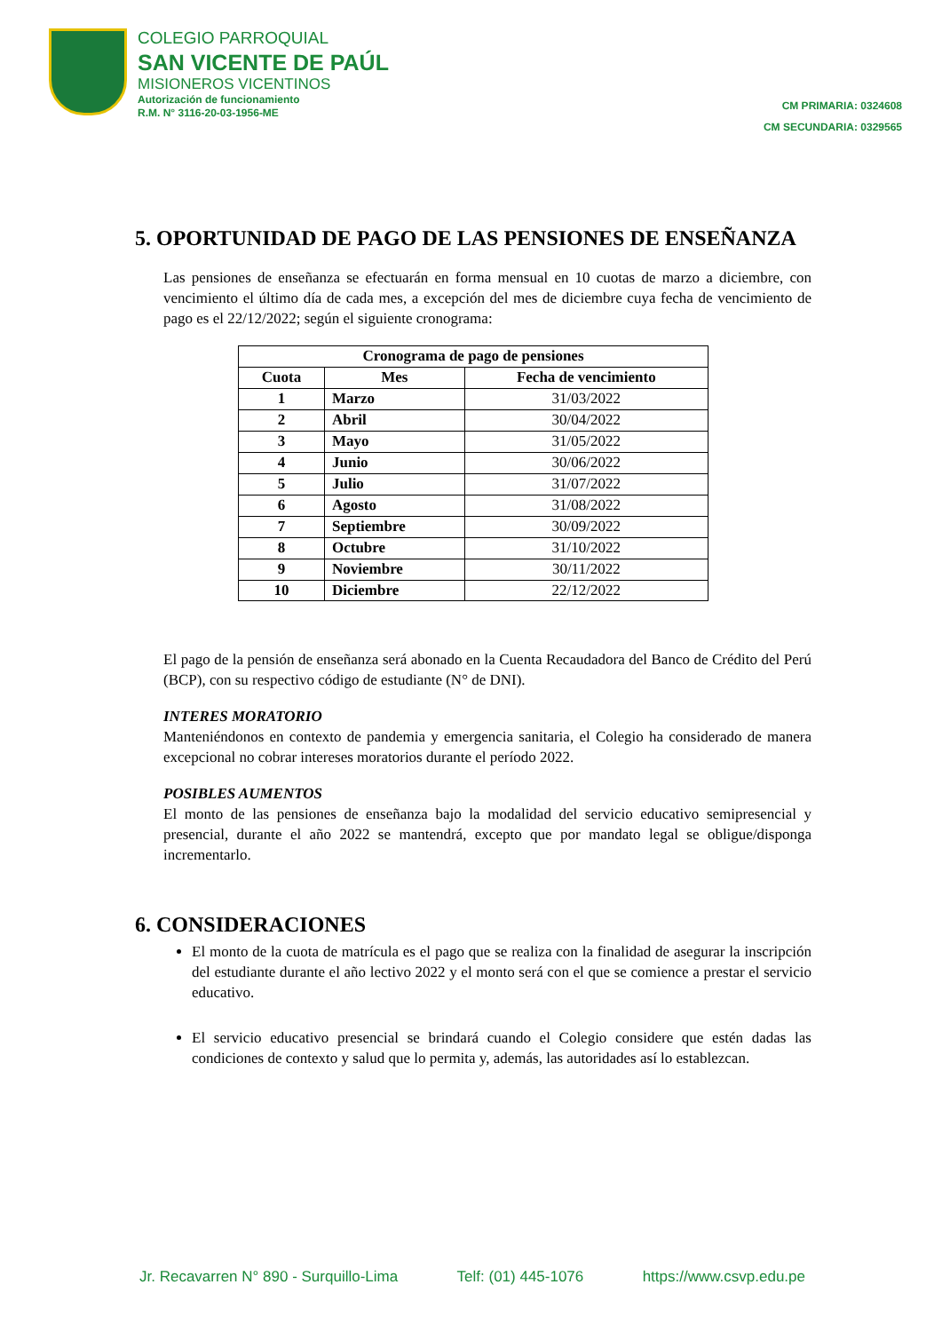COLEGIO PARROQUIAL
SAN VICENTE DE PAÚL
MISIONEROS VICENTINOS
Autorización de funcionamiento
R.M. N° 3116-20-03-1956-ME
CM PRIMARIA: 0324608
CM SECUNDARIA: 0329565
5. OPORTUNIDAD DE PAGO DE LAS PENSIONES DE ENSEÑANZA
Las pensiones de enseñanza se efectuarán en forma mensual en 10 cuotas de marzo a diciembre, con vencimiento el último día de cada mes, a excepción del mes de diciembre cuya fecha de vencimiento de pago es el 22/12/2022; según el siguiente cronograma:
| Cronograma de pago de pensiones | | |
| --- | --- | --- |
| Cuota | Mes | Fecha de vencimiento |
| 1 | Marzo | 31/03/2022 |
| 2 | Abril | 30/04/2022 |
| 3 | Mayo | 31/05/2022 |
| 4 | Junio | 30/06/2022 |
| 5 | Julio | 31/07/2022 |
| 6 | Agosto | 31/08/2022 |
| 7 | Septiembre | 30/09/2022 |
| 8 | Octubre | 31/10/2022 |
| 9 | Noviembre | 30/11/2022 |
| 10 | Diciembre | 22/12/2022 |
El pago de la pensión de enseñanza será abonado en la Cuenta Recaudadora del Banco de Crédito del Perú (BCP), con su respectivo código de estudiante (N° de DNI).
INTERES MORATORIO
Manteniéndonos en contexto de pandemia y emergencia sanitaria, el Colegio ha considerado de manera excepcional no cobrar intereses moratorios durante el período 2022.
POSIBLES AUMENTOS
El monto de las pensiones de enseñanza bajo la modalidad del servicio educativo semipresencial y presencial, durante el año 2022 se mantendrá, excepto que por mandato legal se obligue/disponga incrementarlo.
6. CONSIDERACIONES
El monto de la cuota de matrícula es el pago que se realiza con la finalidad de asegurar la inscripción del estudiante durante el año lectivo 2022 y el monto será con el que se comience a prestar el servicio educativo.
El servicio educativo presencial se brindará cuando el Colegio considere que estén dadas las condiciones de contexto y salud que lo permita y, además, las autoridades así lo establezcan.
Jr. Recavarren N° 890 - Surquillo-Lima Telf: (01) 445-1076 https://www.csvp.edu.pe